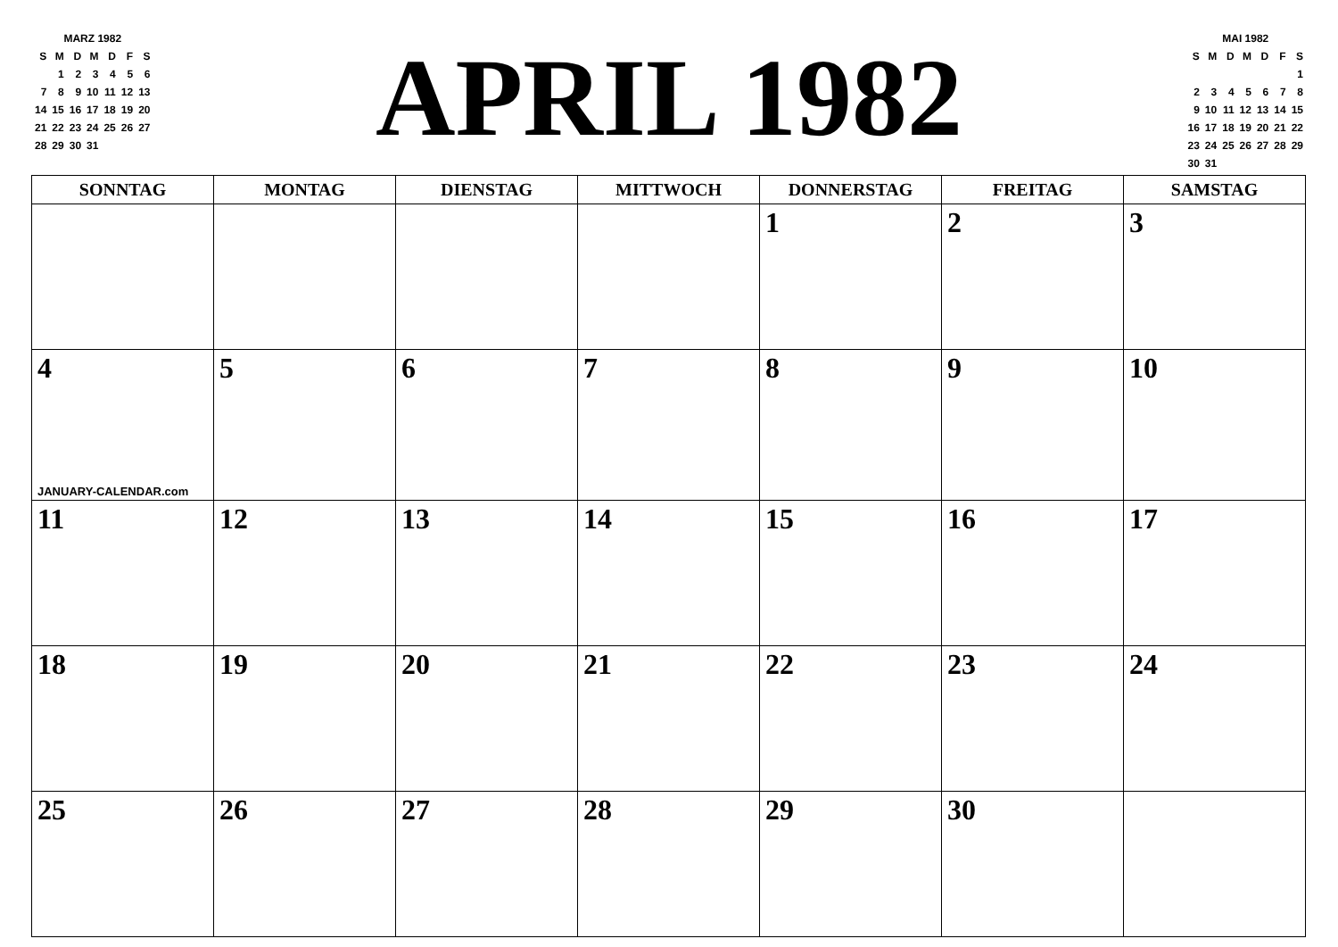MARZ 1982
| S | M | D | M | D | F | S |
| | 1 | 2 | 3 | 4 | 5 | 6 |
| 7 | 8 | 9 | 10 | 11 | 12 | 13 |
| 14 | 15 | 16 | 17 | 18 | 19 | 20 |
| 21 | 22 | 23 | 24 | 25 | 26 | 27 |
| 28 | 29 | 30 | 31 | | | |
APRIL 1982
MAI 1982
| S | M | D | M | D | F | S |
| | | | | | | 1 |
| 2 | 3 | 4 | 5 | 6 | 7 | 8 |
| 9 | 10 | 11 | 12 | 13 | 14 | 15 |
| 16 | 17 | 18 | 19 | 20 | 21 | 22 |
| 23 | 24 | 25 | 26 | 27 | 28 | 29 |
| 30 | 31 | | | | | |
| SONNTAG | MONTAG | DIENSTAG | MITTWOCH | DONNERSTAG | FREITAG | SAMSTAG |
| --- | --- | --- | --- | --- | --- | --- |
| | | | | 1 | 2 | 3 |
| 4 JANUARY-CALENDAR.com | 5 | 6 | 7 | 8 | 9 | 10 |
| 11 | 12 | 13 | 14 | 15 | 16 | 17 |
| 18 | 19 | 20 | 21 | 22 | 23 | 24 |
| 25 | 26 | 27 | 28 | 29 | 30 | |